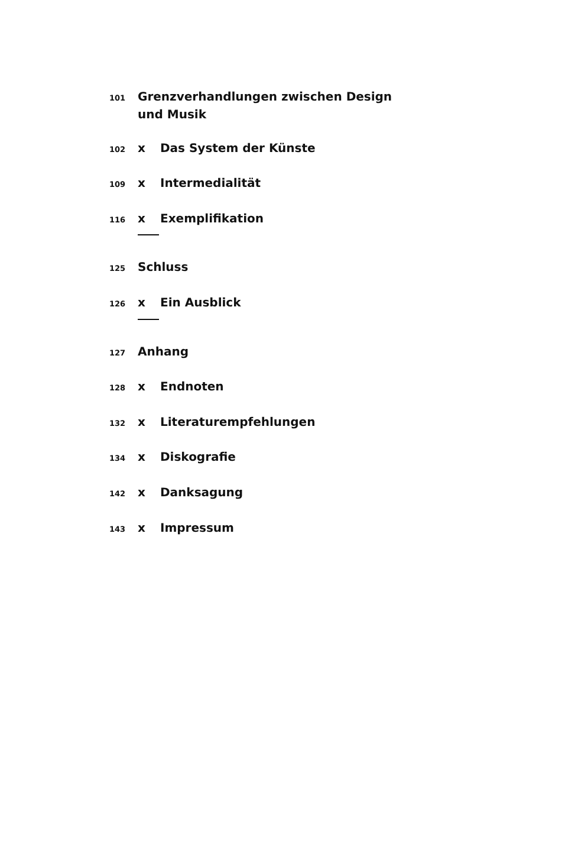101 Grenzverhandlungen zwischen Design
und Musik
102 x Das System der Künste
109 x Intermedialität
116 x Exemplifikation
125 Schluss
126 x Ein Ausblick
127 Anhang
128 x Endnoten
132 x Literaturempfehlungen
134 x Diskografie
142 x Danksagung
143 x Impressum